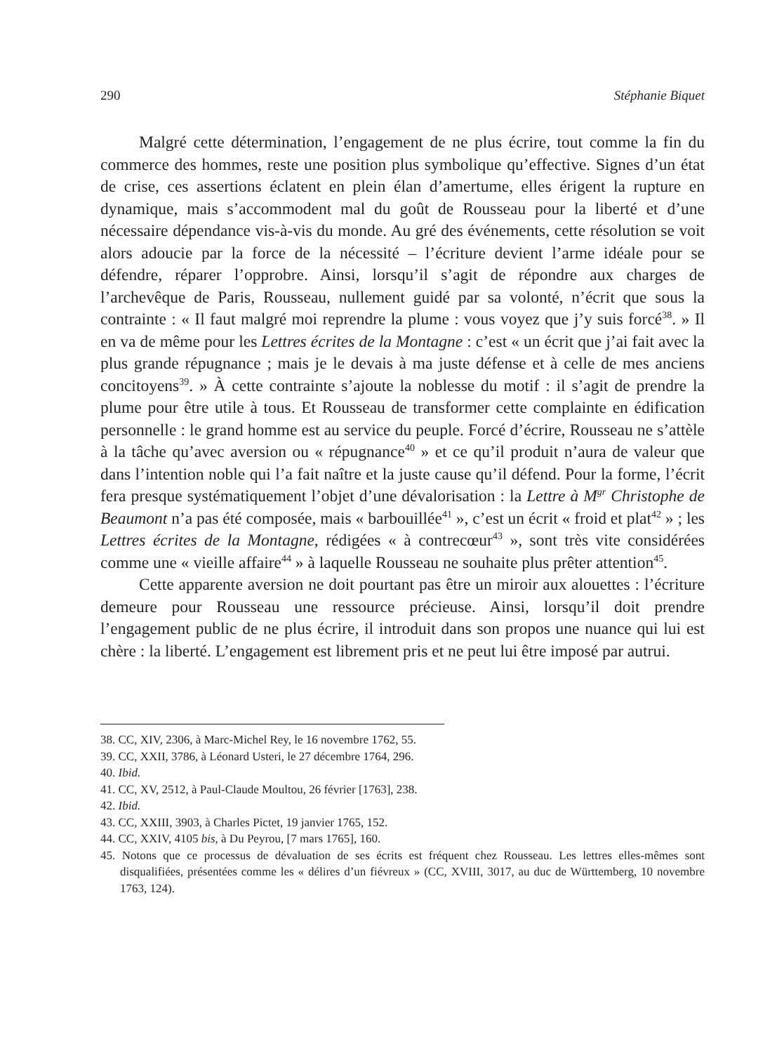290 Stéphanie Biquet
Malgré cette détermination, l’engagement de ne plus écrire, tout comme la fin du commerce des hommes, reste une position plus symbolique qu’effective. Signes d’un état de crise, ces assertions éclatent en plein élan d’amertume, elles érigent la rupture en dynamique, mais s’accommodent mal du goût de Rousseau pour la liberté et d’une nécessaire dépendance vis-à-vis du monde. Au gré des événements, cette résolution se voit alors adoucie par la force de la nécessité – l’écriture devient l’arme idéale pour se défendre, réparer l’opprobre. Ainsi, lorsqu’il s’agit de répondre aux charges de l’archevêque de Paris, Rousseau, nullement guidé par sa volonté, n’écrit que sous la contrainte : « Il faut malgré moi reprendre la plume : vous voyez que j’y suis forcé<sup>38</sup>. » Il en va de même pour les Lettres écrites de la Montagne : c’est « un écrit que j’ai fait avec la plus grande répugnance ; mais je le devais à ma juste défense et à celle de mes anciens concitoyens<sup>39</sup>. » À cette contrainte s’ajoute la noblesse du motif : il s’agit de prendre la plume pour être utile à tous. Et Rousseau de transformer cette complainte en édification personnelle : le grand homme est au service du peuple. Forcé d’écrire, Rousseau ne s’attèle à la tâche qu’avec aversion ou « répugnance<sup>40</sup> » et ce qu’il produit n’aura de valeur que dans l’intention noble qui l’a fait naître et la juste cause qu’il défend. Pour la forme, l’écrit fera presque systématiquement l’objet d’une dévalorisation : la Lettre à M<sup>gr</sup> Christophe de Beaumont n’a pas été composée, mais « barbouillée<sup>41</sup> », c’est un écrit « froid et plat<sup>42</sup> » ; les Lettres écrites de la Montagne, rédigées « à contrecœur<sup>43</sup> », sont très vite considérées comme une « vieille affaire<sup>44</sup> » à laquelle Rousseau ne souhaite plus prêter attention<sup>45</sup>.
Cette apparente aversion ne doit pourtant pas être un miroir aux alouettes : l’écriture demeure pour Rousseau une ressource précieuse. Ainsi, lorsqu’il doit prendre l’engagement public de ne plus écrire, il introduit dans son propos une nuance qui lui est chère : la liberté. L’engagement est librement pris et ne peut lui être imposé par autrui.
38. CC, XIV, 2306, à Marc-Michel Rey, le 16 novembre 1762, 55.
39. CC, XXII, 3786, à Léonard Usteri, le 27 décembre 1764, 296.
40. Ibid.
41. CC, XV, 2512, à Paul-Claude Moultou, 26 février [1763], 238.
42. Ibid.
43. CC, XXIII, 3903, à Charles Pictet, 19 janvier 1765, 152.
44. CC, XXIV, 4105 bis, à Du Peyrou, [7 mars 1765], 160.
45. Notons que ce processus de dévaluation de ses écrits est fréquent chez Rousseau. Les lettres elles-mêmes sont disqualifiées, présentées comme les « délires d’un fiévreux » (CC, XVIII, 3017, au duc de Württemberg, 10 novembre 1763, 124).